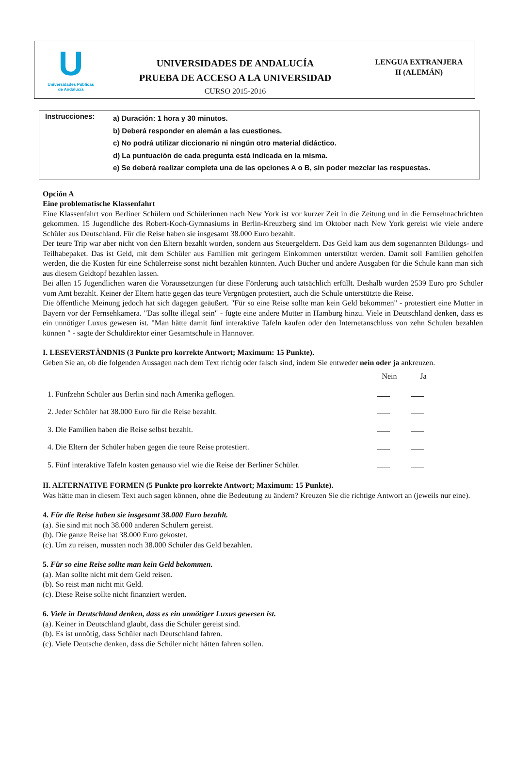U
Universidades Públicas
de Andalucía
UNIVERSIDADES DE ANDALUCÍA
PRUEBA DE ACCESO A LA UNIVERSIDAD
CURSO 2015-2016
LENGUA EXTRANJERA
II (ALEMÁN)
Instrucciones:
a) Duración: 1 hora y 30 minutos.
b) Deberá responder en alemán a las cuestiones.
c) No podrá utilizar diccionario ni ningún otro material didáctico.
d) La puntuación de cada pregunta está indicada en la misma.
e) Se deberá realizar completa una de las opciones A o B, sin poder mezclar las respuestas.
Opción A
Eine problematische Klassenfahrt
Eine Klassenfahrt von Berliner Schülern und Schülerinnen nach New York ist vor kurzer Zeit in die Zeitung und in die Fernsehnachrichten gekommen. 15 Jugendliche des Robert-Koch-Gymnasiums in Berlin-Kreuzberg sind im Oktober nach New York gereist wie viele andere Schüler aus Deutschland. Für die Reise haben sie insgesamt 38.000 Euro bezahlt.
Der teure Trip war aber nicht von den Eltern bezahlt worden, sondern aus Steuergeldern. Das Geld kam aus dem sogenannten Bildungs- und Teilhabepaket. Das ist Geld, mit dem Schüler aus Familien mit geringem Einkommen unterstützt werden. Damit soll Familien geholfen werden, die die Kosten für eine Schülerreise sonst nicht bezahlen könnten. Auch Bücher und andere Ausgaben für die Schule kann man sich aus diesem Geldtopf bezahlen lassen.
Bei allen 15 Jugendlichen waren die Voraussetzungen für diese Förderung auch tatsächlich erfüllt. Deshalb wurden 2539 Euro pro Schüler vom Amt bezahlt. Keiner der Eltern hatte gegen das teure Vergnügen protestiert, auch die Schule unterstützte die Reise.
Die öffentliche Meinung jedoch hat sich dagegen geäußert. "Für so eine Reise sollte man kein Geld bekommen" - protestiert eine Mutter in Bayern vor der Fernsehkamera. "Das sollte illegal sein" - fügte eine andere Mutter in Hamburg hinzu. Viele in Deutschland denken, dass es ein unnötiger Luxus gewesen ist. "Man hätte damit fünf interaktive Tafeln kaufen oder den Internetanschluss von zehn Schulen bezahlen können " - sagte der Schuldirektor einer Gesamtschule in Hannover.
I. LESEVERSTÄNDNIS (3 Punkte pro korrekte Antwort; Maximum: 15 Punkte).
Geben Sie an, ob die folgenden Aussagen nach dem Text richtig oder falsch sind, indem Sie entweder nein oder ja ankreuzen.
| | Nein | Ja |
| --- | --- | --- |
| 1. Fünfzehn Schüler aus Berlin sind nach Amerika geflogen. | | |
| 2. Jeder Schüler hat 38.000 Euro für die Reise bezahlt. | | |
| 3. Die Familien haben die Reise selbst bezahlt. | | |
| 4. Die Eltern der Schüler haben gegen die teure Reise protestiert. | | |
| 5. Fünf interaktive Tafeln kosten genauso viel wie die Reise der Berliner Schüler. | | |
II. ALTERNATIVE FORMEN (5 Punkte pro korrekte Antwort; Maximum: 15 Punkte).
Was hätte man in diesem Text auch sagen können, ohne die Bedeutung zu ändern? Kreuzen Sie die richtige Antwort an (jeweils nur eine).
4. Für die Reise haben sie insgesamt 38.000 Euro bezahlt.
(a). Sie sind mit noch 38.000 anderen Schülern gereist.
(b). Die ganze Reise hat 38.000 Euro gekostet.
(c). Um zu reisen, mussten noch 38.000 Schüler das Geld bezahlen.
5. Für so eine Reise sollte man kein Geld bekommen.
(a). Man sollte nicht mit dem Geld reisen.
(b). So reist man nicht mit Geld.
(c). Diese Reise sollte nicht finanziert werden.
6. Viele in Deutschland denken, dass es ein unnötiger Luxus gewesen ist.
(a). Keiner in Deutschland glaubt, dass die Schüler gereist sind.
(b). Es ist unnötig, dass Schüler nach Deutschland fahren.
(c). Viele Deutsche denken, dass die Schüler nicht hätten fahren sollen.